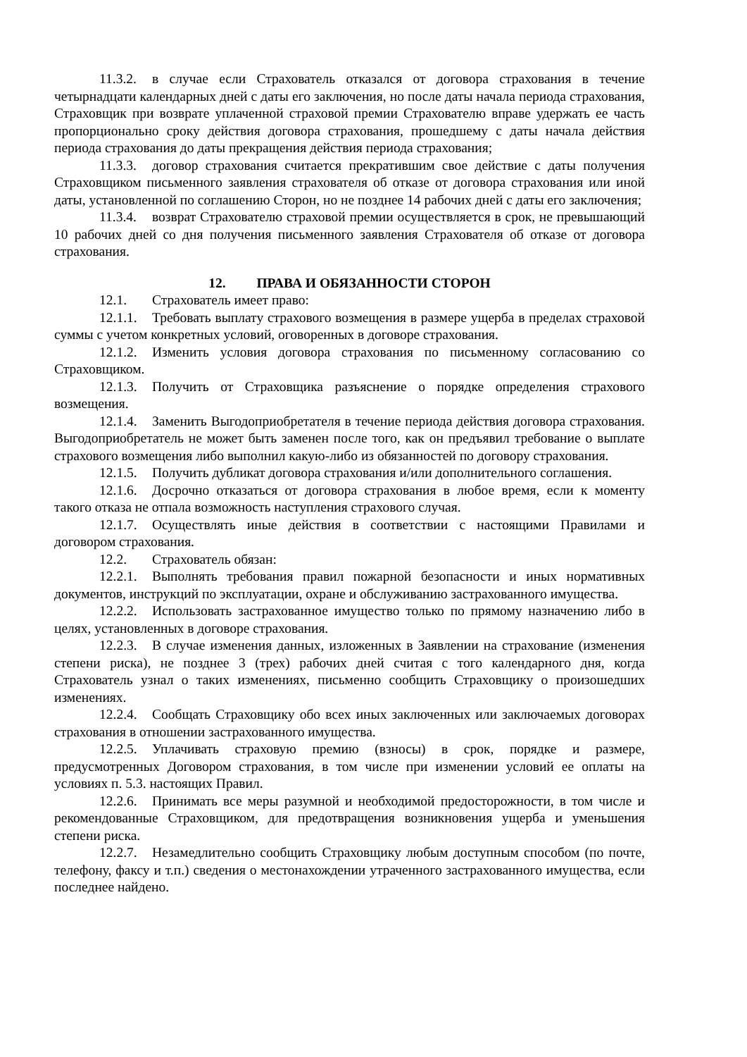11.3.2. в случае если Страхователь отказался от договора страхования в течение четырнадцати календарных дней с даты его заключения, но после даты начала периода страхования, Страховщик при возврате уплаченной страховой премии Страхователю вправе удержать ее часть пропорционально сроку действия договора страхования, прошедшему с даты начала действия периода страхования до даты прекращения действия периода страхования;
11.3.3. договор страхования считается прекратившим свое действие с даты получения Страховщиком письменного заявления страхователя об отказе от договора страхования или иной даты, установленной по соглашению Сторон, но не позднее 14 рабочих дней с даты его заключения;
11.3.4. возврат Страхователю страховой премии осуществляется в срок, не превышающий 10 рабочих дней со дня получения письменного заявления Страхователя об отказе от договора страхования.
12. ПРАВА И ОБЯЗАННОСТИ СТОРОН
12.1. Страхователь имеет право:
12.1.1. Требовать выплату страхового возмещения в размере ущерба в пределах страховой суммы с учетом конкретных условий, оговоренных в договоре страхования.
12.1.2. Изменить условия договора страхования по письменному согласованию со Страховщиком.
12.1.3. Получить от Страховщика разъяснение о порядке определения страхового возмещения.
12.1.4. Заменить Выгодоприобретателя в течение периода действия договора страхования. Выгодоприобретатель не может быть заменен после того, как он предъявил требование о выплате страхового возмещения либо выполнил какую-либо из обязанностей по договору страхования.
12.1.5. Получить дубликат договора страхования и/или дополнительного соглашения.
12.1.6. Досрочно отказаться от договора страхования в любое время, если к моменту такого отказа не отпала возможность наступления страхового случая.
12.1.7. Осуществлять иные действия в соответствии с настоящими Правилами и договором страхования.
12.2. Страхователь обязан:
12.2.1. Выполнять требования правил пожарной безопасности и иных нормативных документов, инструкций по эксплуатации, охране и обслуживанию застрахованного имущества.
12.2.2. Использовать застрахованное имущество только по прямому назначению либо в целях, установленных в договоре страхования.
12.2.3. В случае изменения данных, изложенных в Заявлении на страхование (изменения степени риска), не позднее 3 (трех) рабочих дней считая с того календарного дня, когда Страхователь узнал о таких изменениях, письменно сообщить Страховщику о произошедших изменениях.
12.2.4. Сообщать Страховщику обо всех иных заключенных или заключаемых договорах страхования в отношении застрахованного имущества.
12.2.5. Уплачивать страховую премию (взносы) в срок, порядке и размере, предусмотренных Договором страхования, в том числе при изменении условий ее оплаты на условиях п. 5.3. настоящих Правил.
12.2.6. Принимать все меры разумной и необходимой предосторожности, в том числе и рекомендованные Страховщиком, для предотвращения возникновения ущерба и уменьшения степени риска.
12.2.7. Незамедлительно сообщить Страховщику любым доступным способом (по почте, телефону, факсу и т.п.) сведения о местонахождении утраченного застрахованного имущества, если последнее найдено.